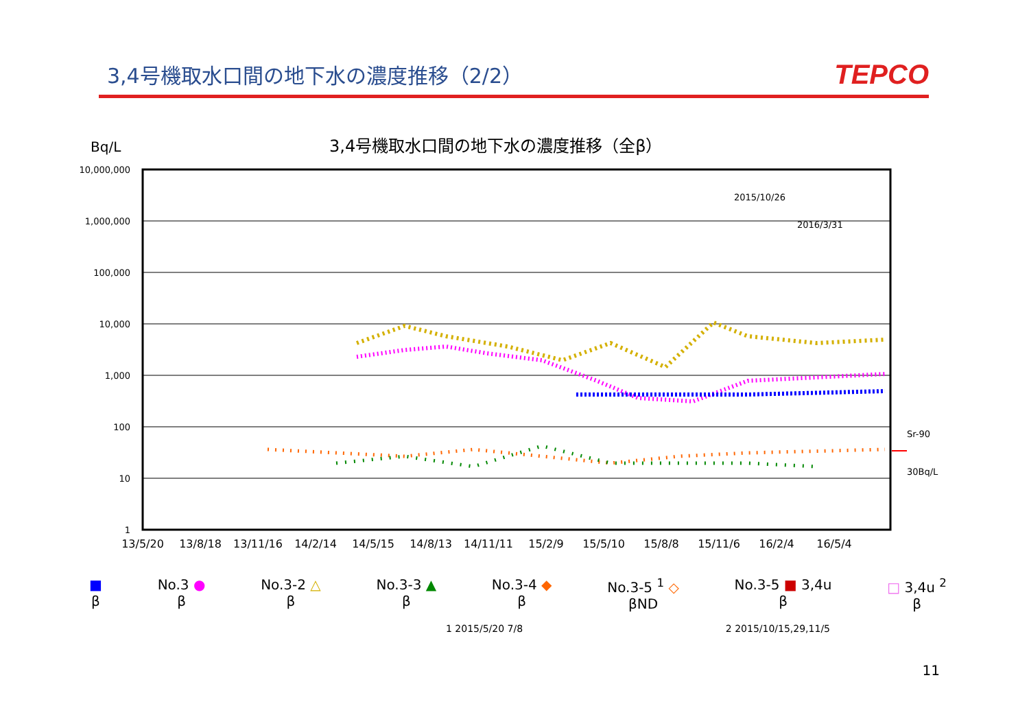3,4号機取水口間の地下水の濃度推移（2/2）
TEPCO
Bq/L
3,4号機取水口間の地下水の濃度推移（全β）
10,000,000
1,000,000
100,000
10,000
1,000
100
10
1
2015/10/26
2016/3/31
Sr-90
30Bq/L
13/5/20
13/8/18
13/11/16
14/2/14
14/5/15
14/8/13
14/11/11
15/2/9
15/5/10
15/8/8
15/11/6
16/2/4
16/5/4
■
β
No.3 ●
β
No.3-2 △
β
No.3-3 ▲
β
No.3-4 ◆
β
No.3-5 <sup>1</sup> ◇
βND
No.3-5 ■ 3,4u
β
□ 3,4u <sup>2</sup>
β
1 2015/5/20 7/8 2 2015/10/15,29,11/5
11